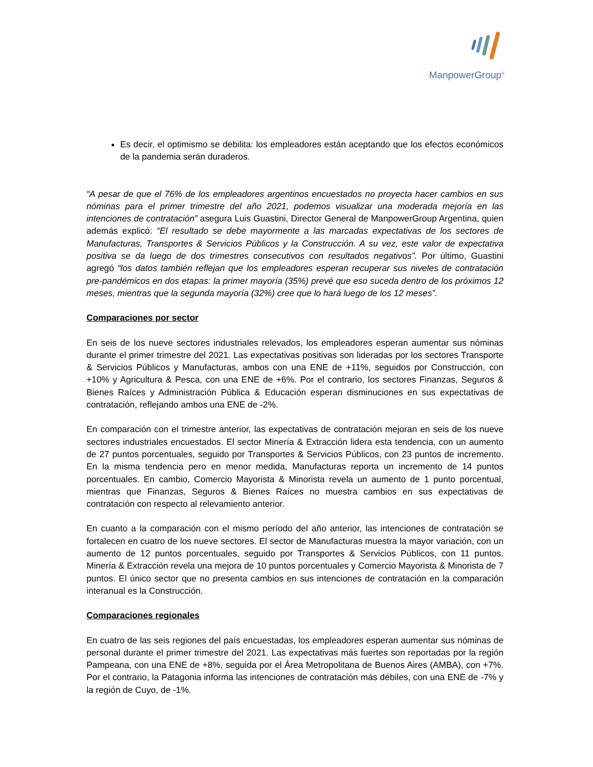ManpowerGroup<sup>®</sup>
Es decir, el optimismo se debilita: los empleadores están aceptando que los efectos económicos de la pandemia serán duraderos.
“A pesar de que el 76% de los empleadores argentinos encuestados no proyecta hacer cambios en sus nóminas para el primer trimestre del año 2021, podemos visualizar una moderada mejoría en las intenciones de contratación” asegura Luis Guastini, Director General de ManpowerGroup Argentina, quien además explicó: “El resultado se debe mayormente a las marcadas expectativas de los sectores de Manufacturas, Transportes & Servicios Públicos y la Construcción. A su vez, este valor de expectativa positiva se da luego de dos trimestres consecutivos con resultados negativos”. Por último, Guastini agregó “los datos también reflejan que los empleadores esperan recuperar sus niveles de contratación pre-pandémicos en dos etapas: la primer mayoría (35%) prevé que eso suceda dentro de los próximos 12 meses, mientras que la segunda mayoría (32%) cree que lo hará luego de los 12 meses”.
Comparaciones por sector
En seis de los nueve sectores industriales relevados, los empleadores esperan aumentar sus nóminas durante el primer trimestre del 2021. Las expectativas positivas son lideradas por los sectores Transporte & Servicios Públicos y Manufacturas, ambos con una ENE de +11%, seguidos por Construcción, con +10% y Agricultura & Pesca, con una ENE de +6%. Por el contrario, los sectores Finanzas, Seguros & Bienes Raíces y Administración Pública & Educación esperan disminuciones en sus expectativas de contratación, reflejando ambos una ENE de -2%.
En comparación con el trimestre anterior, las expectativas de contratación mejoran en seis de los nueve sectores industriales encuestados. El sector Minería & Extracción lidera esta tendencia, con un aumento de 27 puntos porcentuales, seguido por Transportes & Servicios Públicos, con 23 puntos de incremento. En la misma tendencia pero en menor medida, Manufacturas reporta un incremento de 14 puntos porcentuales. En cambio, Comercio Mayorista & Minorista revela un aumento de 1 punto porcentual, mientras que Finanzas, Seguros & Bienes Raíces no muestra cambios en sus expectativas de contratación con respecto al relevamiento anterior.
En cuanto a la comparación con el mismo período del año anterior, las intenciones de contratación se fortalecen en cuatro de los nueve sectores. El sector de Manufacturas muestra la mayor variación, con un aumento de 12 puntos porcentuales, seguido por Transportes & Servicios Públicos, con 11 puntos. Minería & Extracción revela una mejora de 10 puntos porcentuales y Comercio Mayorista & Minorista de 7 puntos. El único sector que no presenta cambios en sus intenciones de contratación en la comparación interanual es la Construcción.
Comparaciones regionales
En cuatro de las seis regiones del país encuestadas, los empleadores esperan aumentar sus nóminas de personal durante el primer trimestre del 2021. Las expectativas más fuertes son reportadas por la región Pampeana, con una ENE de +8%, seguida por el Área Metropolitana de Buenos Aires (AMBA), con +7%. Por el contrario, la Patagonia informa las intenciones de contratación más débiles, con una ENE de -7% y la región de Cuyo, de -1%.